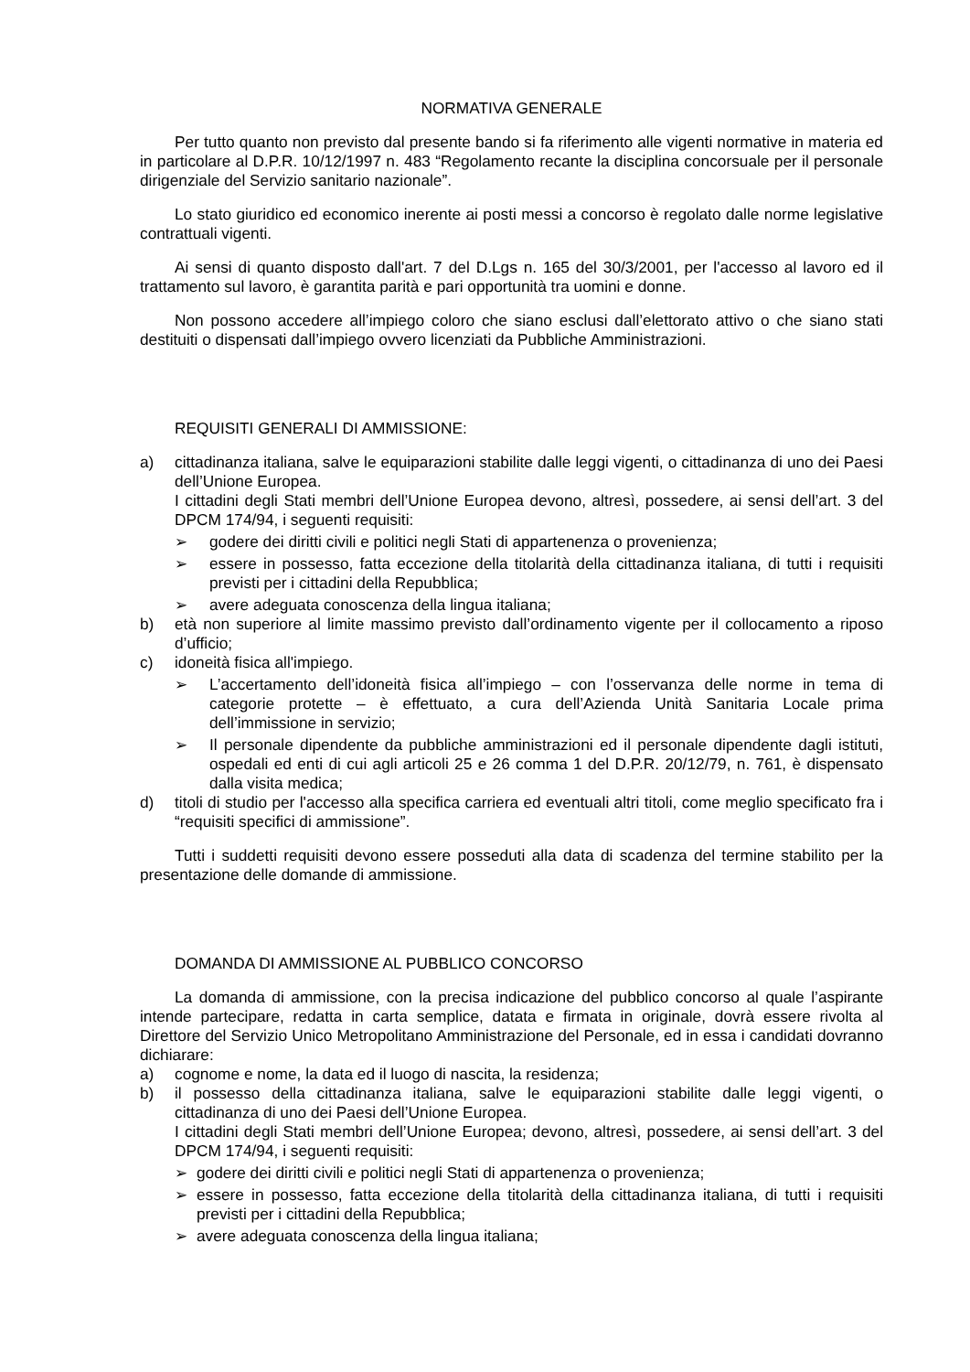NORMATIVA GENERALE
Per tutto quanto non previsto dal presente bando si fa riferimento alle vigenti normative in materia ed in particolare al D.P.R. 10/12/1997 n. 483 “Regolamento recante la disciplina concorsuale per il personale dirigenziale del Servizio sanitario nazionale”.
Lo stato giuridico ed economico inerente ai posti messi a concorso è regolato dalle norme legislative contrattuali vigenti.
Ai sensi di quanto disposto dall'art. 7 del D.Lgs n. 165 del 30/3/2001, per l'accesso al lavoro ed il trattamento sul lavoro, è garantita parità e pari opportunità tra uomini e donne.
Non possono accedere all’impiego coloro che siano esclusi dall’elettorato attivo o che siano stati destituiti o dispensati dall’impiego ovvero licenziati da Pubbliche Amministrazioni.
REQUISITI GENERALI DI AMMISSIONE:
a) cittadinanza italiana, salve le equiparazioni stabilite dalle leggi vigenti, o cittadinanza di uno dei Paesi dell’Unione Europea.
I cittadini degli Stati membri dell’Unione Europea devono, altresì, possedere, ai sensi dell’art. 3 del DPCM 174/94, i seguenti requisiti:
➢ godere dei diritti civili e politici negli Stati di appartenenza o provenienza;
➢ essere in possesso, fatta eccezione della titolarità della cittadinanza italiana, di tutti i requisiti previsti per i cittadini della Repubblica;
➢ avere adeguata conoscenza della lingua italiana;
b) età non superiore al limite massimo previsto dall’ordinamento vigente per il collocamento a riposo d’ufficio;
c) idoneità fisica all'impiego.
➢ L’accertamento dell’idoneità fisica all’impiego – con l’osservanza delle norme in tema di categorie protette – è effettuato, a cura dell’Azienda Unità Sanitaria Locale prima dell’immissione in servizio;
➢ Il personale dipendente da pubbliche amministrazioni ed il personale dipendente dagli istituti, ospedali ed enti di cui agli articoli 25 e 26 comma 1 del D.P.R. 20/12/79, n. 761, è dispensato dalla visita medica;
d) titoli di studio per l'accesso alla specifica carriera ed eventuali altri titoli, come meglio specificato fra i “requisiti specifici di ammissione”.
Tutti i suddetti requisiti devono essere posseduti alla data di scadenza del termine stabilito per la presentazione delle domande di ammissione.
DOMANDA DI AMMISSIONE AL PUBBLICO CONCORSO
La domanda di ammissione, con la precisa indicazione del pubblico concorso al quale l’aspirante intende partecipare, redatta in carta semplice, datata e firmata in originale, dovrà essere rivolta al Direttore del Servizio Unico Metropolitano Amministrazione del Personale, ed in essa i candidati dovranno dichiarare:
a) cognome e nome, la data ed il luogo di nascita, la residenza;
b) il possesso della cittadinanza italiana, salve le equiparazioni stabilite dalle leggi vigenti, o cittadinanza di uno dei Paesi dell’Unione Europea.
I cittadini degli Stati membri dell’Unione Europea; devono, altresì, possedere, ai sensi dell’art. 3 del DPCM 174/94, i seguenti requisiti:
➢ godere dei diritti civili e politici negli Stati di appartenenza o provenienza;
➢ essere in possesso, fatta eccezione della titolarità della cittadinanza italiana, di tutti i requisiti previsti per i cittadini della Repubblica;
➢ avere adeguata conoscenza della lingua italiana;